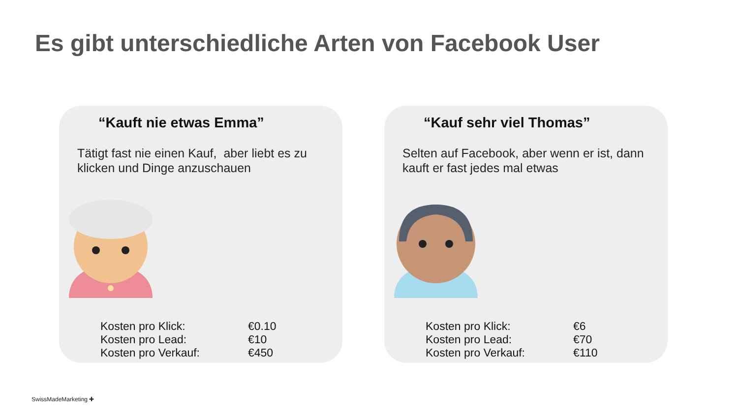Es gibt unterschiedliche Arten von Facebook User
“Kauft nie etwas Emma”
Tätigt fast nie einen Kauf, aber liebt es zu klicken und Dinge anzuschauen
| Kosten pro Klick: | €0.10 |
| Kosten pro Lead: | €10 |
| Kosten pro Verkauf: | €450 |
“Kauf sehr viel Thomas”
Selten auf Facebook, aber wenn er ist, dann kauft er fast jedes mal etwas
| Kosten pro Klick: | €6 |
| Kosten pro Lead: | €70 |
| Kosten pro Verkauf: | €110 |
SwissMadeMarketing ✚